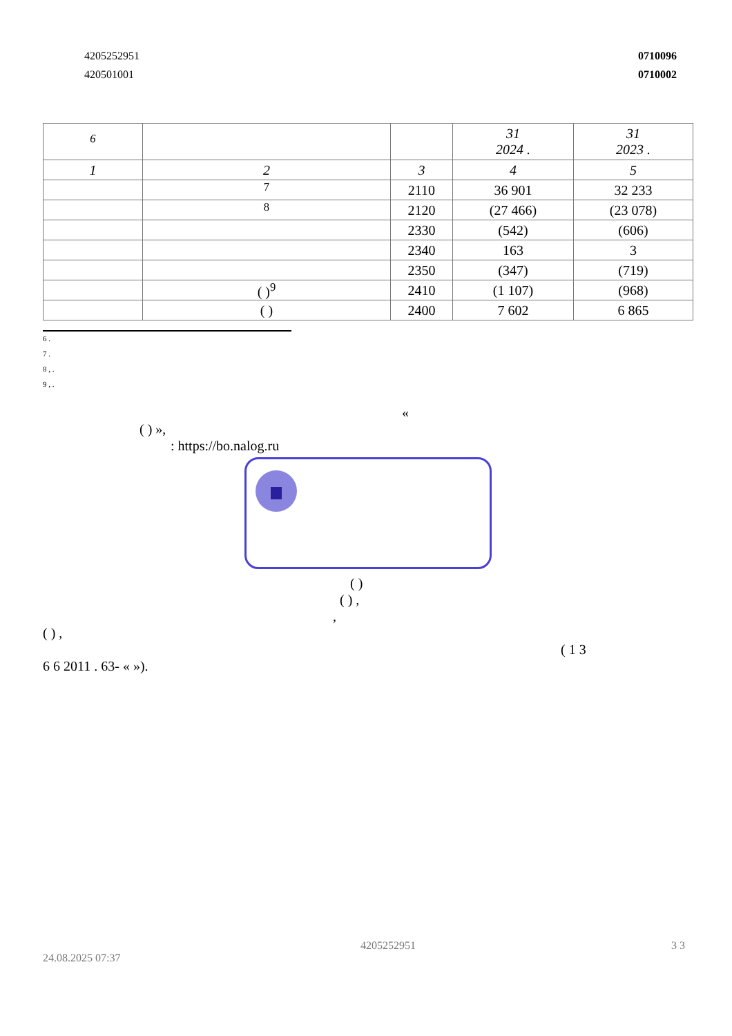4205252951 0710096
420501001 0710002
| <sup>6</sup> | | | 31 2024 . | 31 2023 . |
| --- | --- | --- | --- | --- |
| 1 | 2 | 3 | 4 | 5 |
| | <sup>7</sup> | 2110 | 36 901 | 32 233 |
| | <sup>8</sup> | 2120 | (27 466) | (23 078) |
| | | 2330 | (542) | (606) |
| | | 2340 | 163 | 3 |
| | | 2350 | (347) | (719) |
| | ( )<sup>9</sup> | 2410 | (1 107) | (968) |
| | ( ) | 2400 | 7 602 | 6 865 |
6 .
7 .
8 , .
9 , .
«
( ) »,
: https://bo.nalog.ru
( )
( ) ,
,
( ) ,
( 1 3
6 6 2011 . 63- « »).
4205252951 3 3
24.08.2025 07:37